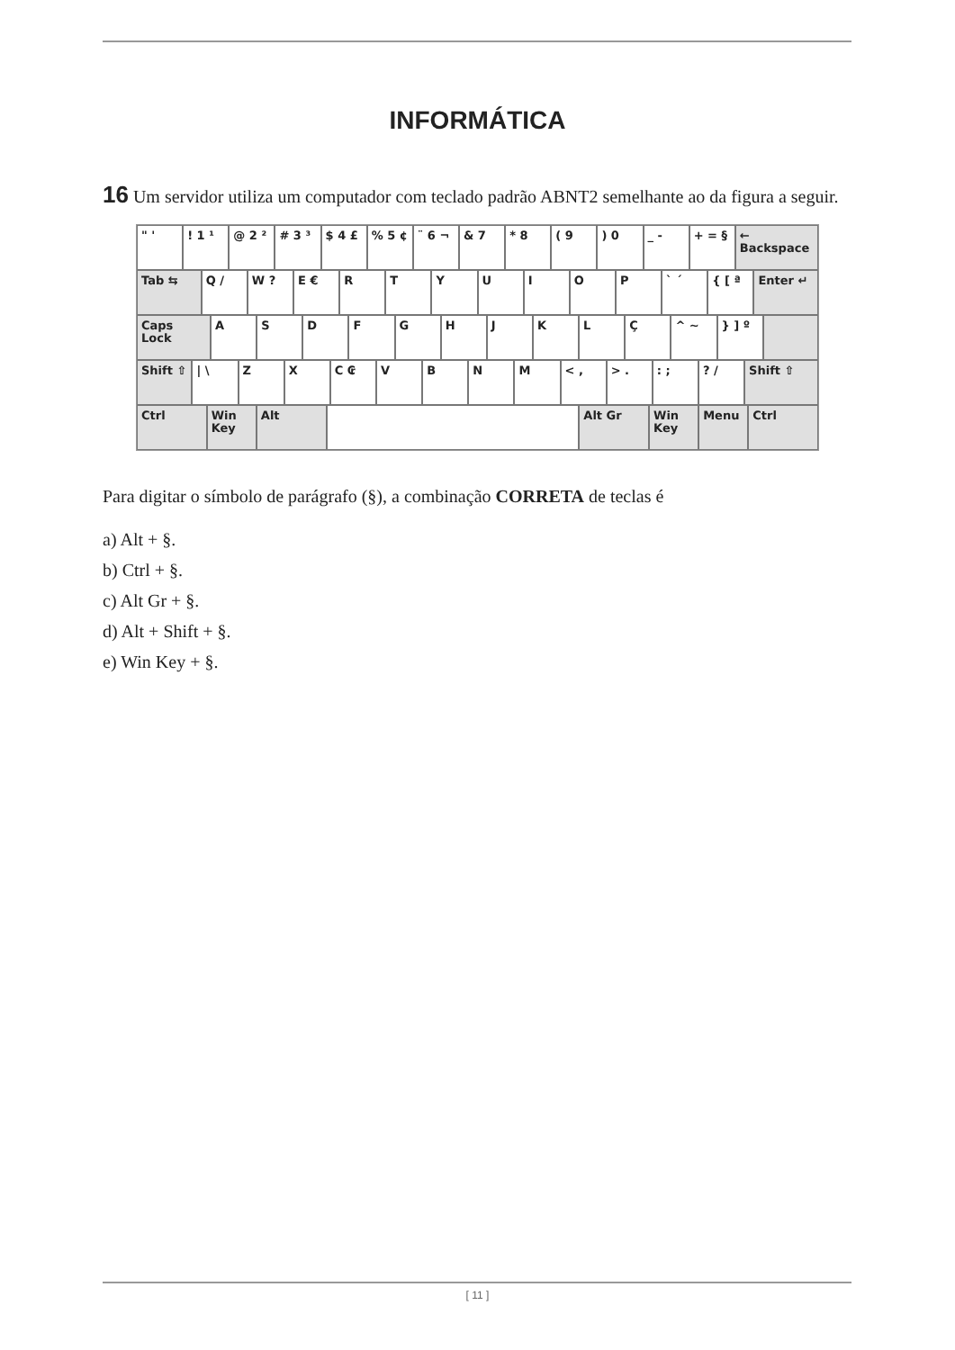INFORMÁTICA
16 Um servidor utiliza um computador com teclado padrão ABNT2 semelhante ao da figura a seguir.
" ' ! 1 ¹ @ 2 ² # 3 ³ $ 4 £ % 5 ¢ ¨ 6 ¬ & 7 * 8 ( 9 ) 0 _ - + = § ← Backspace
Tab ⇆ Q / W ? E € R T Y U I O P ` ´ { [ ª Enter ↵
Caps Lock A S D F G H J K L Ç ^ ~ } ] º
Shift ⇧ | \ Z X C ₢ V B N M < , > . : ; ? / Shift ⇧
Ctrl Win Key Alt Alt Gr Win Key Menu Ctrl
Para digitar o símbolo de parágrafo (§), a combinação CORRETA de teclas é
a) Alt + §.
b) Ctrl + §.
c) Alt Gr + §.
d) Alt + Shift + §.
e) Win Key + §.
[ 11 ]